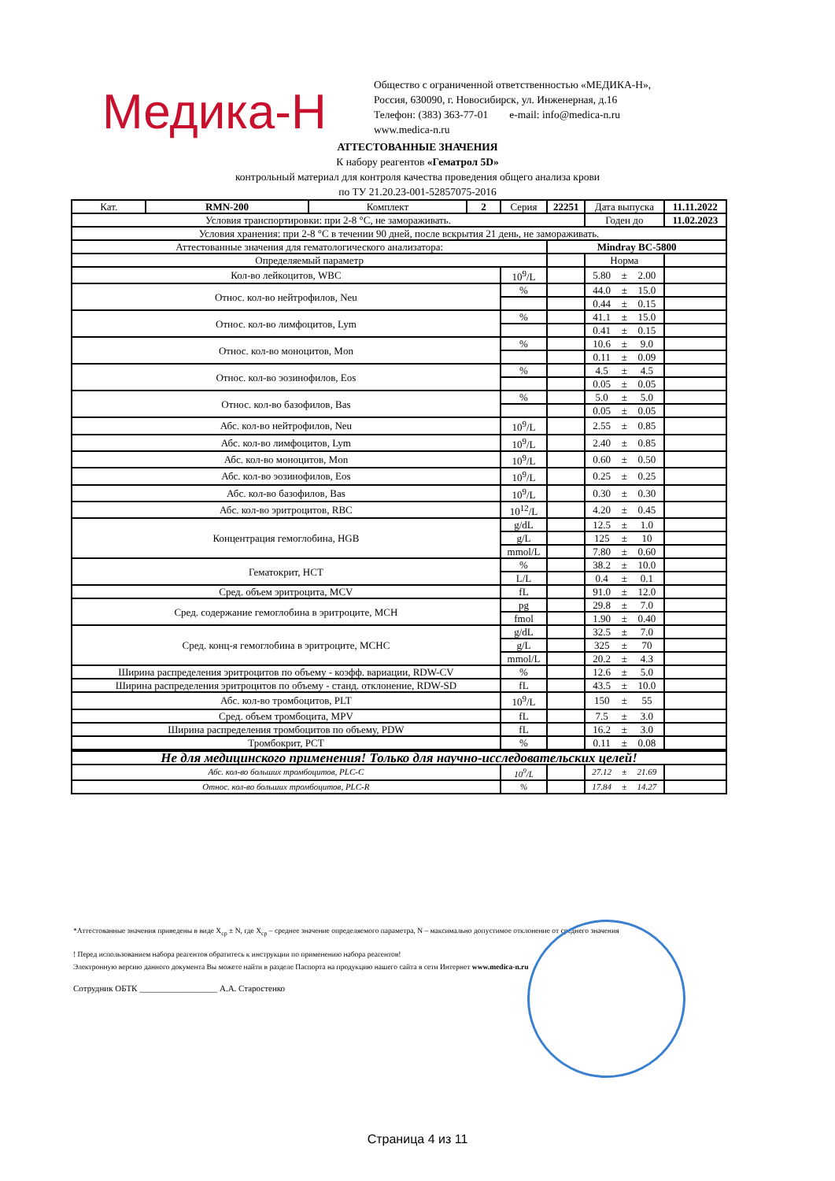Медика-Н
Общество с ограниченной ответственностью «МЕДИКА-Н»,
Россия, 630090, г. Новосибирск, ул. Инженерная, д.16
Телефон: (383) 363-77-01 e-mail: info@medica-n.ru
www.medica-n.ru
АТТЕСТОВАННЫЕ ЗНАЧЕНИЯ
К набору реагентов «Гематрол 5D»
контрольный материал для контроля качества проведения общего анализа крови
по ТУ 21.20.23-001-52857075-2016
| Кат. | RMN-200 | Комплект | 2 | Серия | 22251 | Дата выпуска | | | 11.11.2022 |
| Условия транспортировки: при 2-8 °С, не замораживать. | | | | | | Годен до | | | 11.02.2023 |
| Условия хранения: при 2-8 °С в течении 90 дней, после вскрытия 21 день, не замораживать. | | | | | | | | | |
| Аттестованные значения для гематологического анализатора: | | | | | Mindray BC-5800 | | | | |
| Определяемый параметр | | | | | | Норма | | | |
| Кол-во лейкоцитов, WBC | | | | 10<sup>9</sup>/L | | 5.80 | ± | 2.00 | |
| Относ. кол-во нейтрофилов, Neu | | | | % | | 44.0 | ± | 15.0 | |
| | | | | | | 0.44 | ± | 0.15 | |
| Относ. кол-во лимфоцитов, Lym | | | | % | | 41.1 | ± | 15.0 | |
| | | | | | | 0.41 | ± | 0.15 | |
| Относ. кол-во моноцитов, Mon | | | | % | | 10.6 | ± | 9.0 | |
| | | | | | | 0.11 | ± | 0.09 | |
| Относ. кол-во эозинофилов, Eos | | | | % | | 4.5 | ± | 4.5 | |
| | | | | | | 0.05 | ± | 0.05 | |
| Относ. кол-во базофилов, Bas | | | | % | | 5.0 | ± | 5.0 | |
| | | | | | | 0.05 | ± | 0.05 | |
| Абс. кол-во нейтрофилов, Neu | | | | 10<sup>9</sup>/L | | 2.55 | ± | 0.85 | |
| Абс. кол-во лимфоцитов, Lym | | | | 10<sup>9</sup>/L | | 2.40 | ± | 0.85 | |
| Абс. кол-во моноцитов, Mon | | | | 10<sup>9</sup>/L | | 0.60 | ± | 0.50 | |
| Абс. кол-во эозинофилов, Eos | | | | 10<sup>9</sup>/L | | 0.25 | ± | 0.25 | |
| Абс. кол-во базофилов, Bas | | | | 10<sup>9</sup>/L | | 0.30 | ± | 0.30 | |
| Абс. кол-во эритроцитов, RBC | | | | 10<sup>12</sup>/L | | 4.20 | ± | 0.45 | |
| Концентрация гемоглобина, HGB | | | | g/dL | | 12.5 | ± | 1.0 | |
| | | | | g/L | | 125 | ± | 10 | |
| | | | | mmol/L | | 7.80 | ± | 0.60 | |
| Гематокрит, HCT | | | | % | | 38.2 | ± | 10.0 | |
| | | | | L/L | | 0.4 | ± | 0.1 | |
| Сред. объем эритроцита, MCV | | | | fL | | 91.0 | ± | 12.0 | |
| Сред. содержание гемоглобина в эритроците, MCH | | | | pg | | 29.8 | ± | 7.0 | |
| | | | | fmol | | 1.90 | ± | 0.40 | |
| Сред. конц-я гемоглобина в эритроците, MCHC | | | | g/dL | | 32.5 | ± | 7.0 | |
| | | | | g/L | | 325 | ± | 70 | |
| | | | | mmol/L | | 20.2 | ± | 4.3 | |
| Ширина распределения эритроцитов по объему - коэфф. вариации, RDW-CV | | | | % | | 12.6 | ± | 5.0 | |
| Ширина распределения эритроцитов по объему - станд. отклонение, RDW-SD | | | | fL | | 43.5 | ± | 10.0 | |
| Абс. кол-во тромбоцитов, PLT | | | | 10<sup>9</sup>/L | | 150 | ± | 55 | |
| Сред. объем тромбоцита, MPV | | | | fL | | 7.5 | ± | 3.0 | |
| Ширина распределения тромбоцитов по объему, PDW | | | | fL | | 16.2 | ± | 3.0 | |
| Тромбокрит, PCT | | | | % | | 0.11 | ± | 0.08 | |
| Не для медицинского применения! Только для научно-исследовательских целей! | | | | | | | | | |
| Абс. кол-во больших тромбоцитов, PLC-C | | | | 10<sup>9</sup>/L | | 27.12 | ± | 21.69 | |
| Относ. кол-во больших тромбоцитов, PLC-R | | | | % | | 17.84 | ± | 14.27 | |
*Аттестованные значения приведены в виде X<sub>ср</sub> ± N, где X<sub>ср</sub> – среднее значение определяемого параметра, N – максимально допустимое отклонение от среднего значения
! Перед использованием набора реагентов обратитесь к инструкции по применению набора реагентов!
Электронную версию данного документа Вы можете найти в разделе Паспорта на продукцию нашего сайта в сети Интернет www.medica-n.ru
Сотрудник ОБТК __________________ А.А. Старостенко
Страница 4 из 11